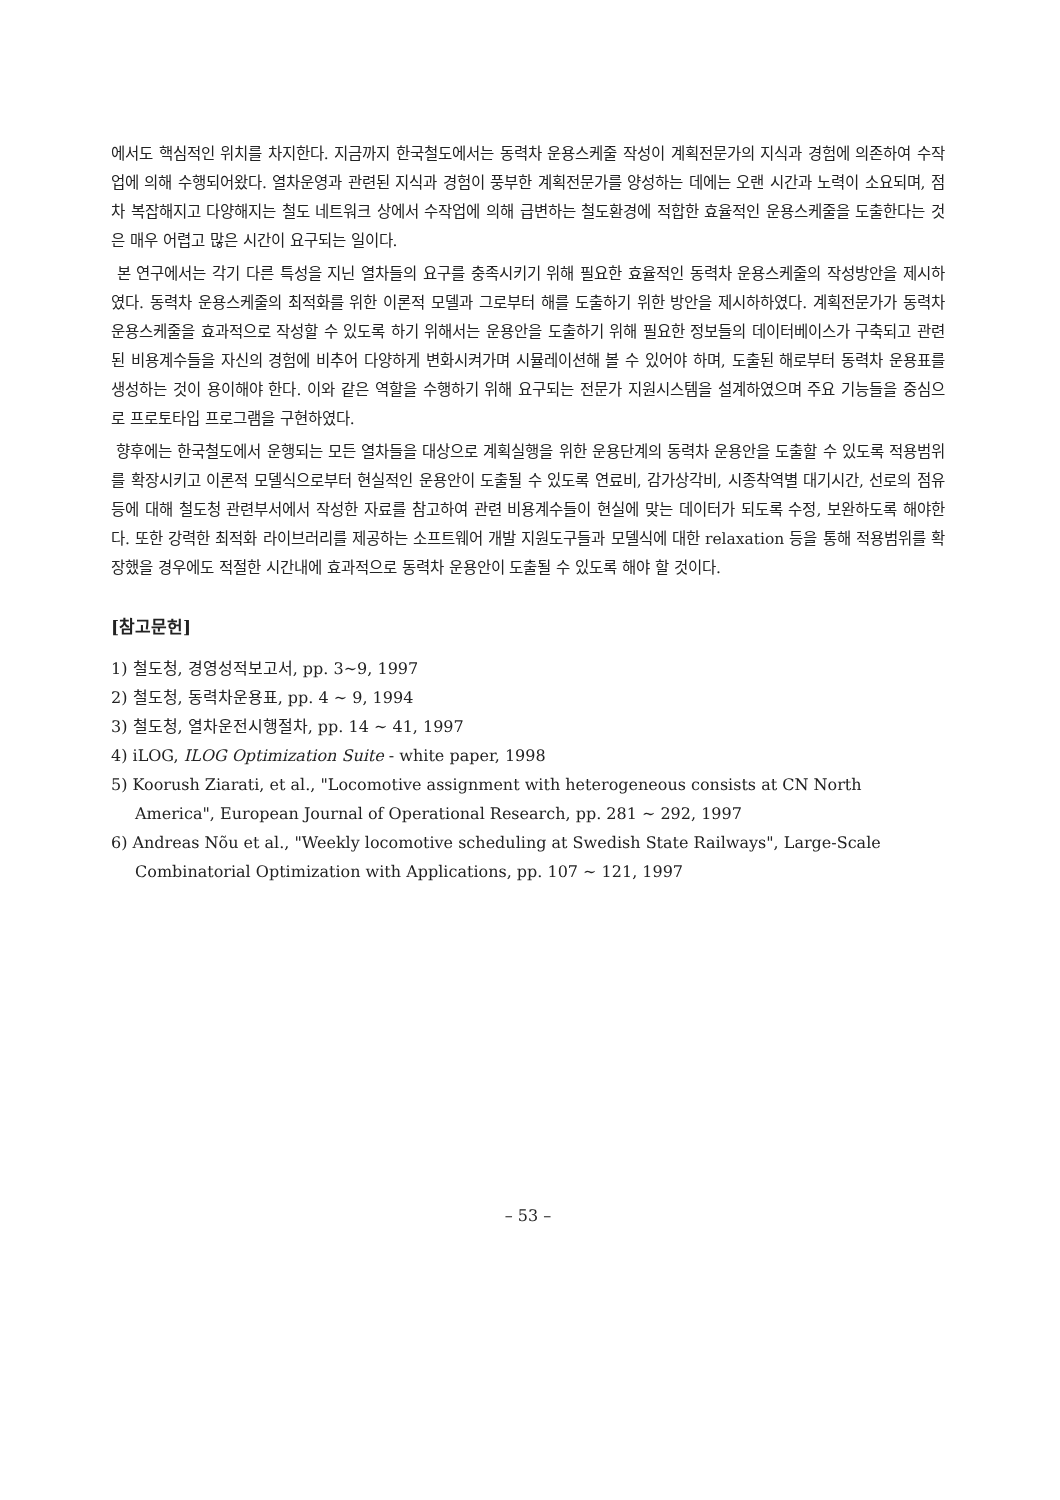에서도 핵심적인 위치를 차지한다. 지금까지 한국철도에서는 동력차 운용스케줄 작성이 계획전문가의 지식과 경험에 의존하여 수작업에 의해 수행되어왔다. 열차운영과 관련된 지식과 경험이 풍부한 계획전문가를 양성하는 데에는 오랜 시간과 노력이 소요되며, 점차 복잡해지고 다양해지는 철도 네트워크 상에서 수작업에 의해 급변하는 철도환경에 적합한 효율적인 운용스케줄을 도출한다는 것은 매우 어렵고 많은 시간이 요구되는 일이다.
본 연구에서는 각기 다른 특성을 지닌 열차들의 요구를 충족시키기 위해 필요한 효율적인 동력차 운용스케줄의 작성방안을 제시하였다. 동력차 운용스케줄의 최적화를 위한 이론적 모델과 그로부터 해를 도출하기 위한 방안을 제시하하였다. 계획전문가가 동력차 운용스케줄을 효과적으로 작성할 수 있도록 하기 위해서는 운용안을 도출하기 위해 필요한 정보들의 데이터베이스가 구축되고 관련된 비용계수들을 자신의 경험에 비추어 다양하게 변화시켜가며 시뮬레이션해 볼 수 있어야 하며, 도출된 해로부터 동력차 운용표를 생성하는 것이 용이해야 한다. 이와 같은 역할을 수행하기 위해 요구되는 전문가 지원시스템을 설계하였으며 주요 기능들을 중심으로 프로토타입 프로그램을 구현하였다.
향후에는 한국철도에서 운행되는 모든 열차들을 대상으로 계획실행을 위한 운용단계의 동력차 운용안을 도출할 수 있도록 적용범위를 확장시키고 이론적 모델식으로부터 현실적인 운용안이 도출될 수 있도록 연료비, 감가상각비, 시종착역별 대기시간, 선로의 점유 등에 대해 철도청 관련부서에서 작성한 자료를 참고하여 관련 비용계수들이 현실에 맞는 데이터가 되도록 수정, 보완하도록 해야한다. 또한 강력한 최적화 라이브러리를 제공하는 소프트웨어 개발 지원도구들과 모델식에 대한 relaxation 등을 통해 적용범위를 확장했을 경우에도 적절한 시간내에 효과적으로 동력차 운용안이 도출될 수 있도록 해야 할 것이다.
[참고문헌]
1) 철도청, 경영성적보고서, pp. 3~9, 1997
2) 철도청, 동력차운용표, pp. 4 ~ 9, 1994
3) 철도청, 열차운전시행절차, pp. 14 ~ 41, 1997
4) iLOG, ILOG Optimization Suite - white paper, 1998
5) Koorush Ziarati, et al., "Locomotive assignment with heterogeneous consists at CN North America", European Journal of Operational Research, pp. 281 ~ 292, 1997
6) Andreas Nõu et al., "Weekly locomotive scheduling at Swedish State Railways", Large-Scale Combinatorial Optimization with Applications, pp. 107 ~ 121, 1997
– 53 –